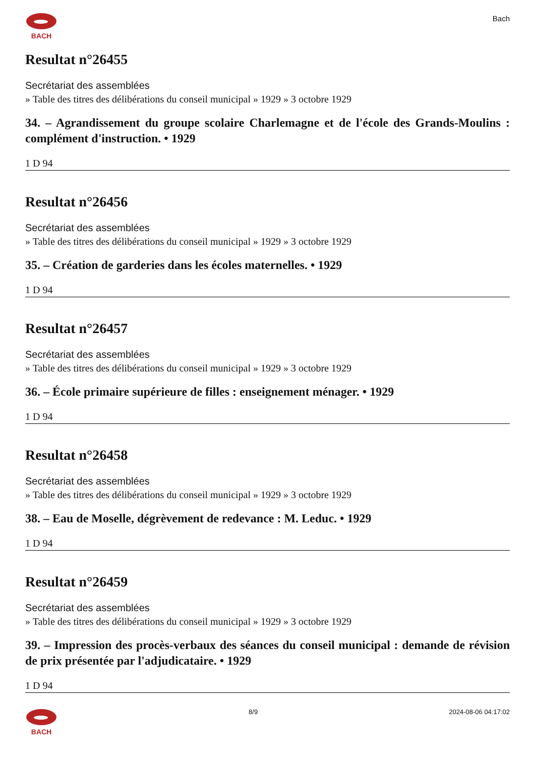BACH
Bach
Resultat n°26455
Secrétariat des assemblées
» Table des titres des délibérations du conseil municipal » 1929 » 3 octobre 1929
34. – Agrandissement du groupe scolaire Charlemagne et de l'école des Grands-Moulins : complément d'instruction. • 1929
1 D 94
Resultat n°26456
Secrétariat des assemblées
» Table des titres des délibérations du conseil municipal » 1929 » 3 octobre 1929
35. – Création de garderies dans les écoles maternelles. • 1929
1 D 94
Resultat n°26457
Secrétariat des assemblées
» Table des titres des délibérations du conseil municipal » 1929 » 3 octobre 1929
36. – École primaire supérieure de filles : enseignement ménager. • 1929
1 D 94
Resultat n°26458
Secrétariat des assemblées
» Table des titres des délibérations du conseil municipal » 1929 » 3 octobre 1929
38. – Eau de Moselle, dégrèvement de redevance : M. Leduc. • 1929
1 D 94
Resultat n°26459
Secrétariat des assemblées
» Table des titres des délibérations du conseil municipal » 1929 » 3 octobre 1929
39. – Impression des procès-verbaux des séances du conseil municipal : demande de révision de prix présentée par l'adjudicataire. • 1929
1 D 94
BACH 8/9 2024-08-06 04:17:02